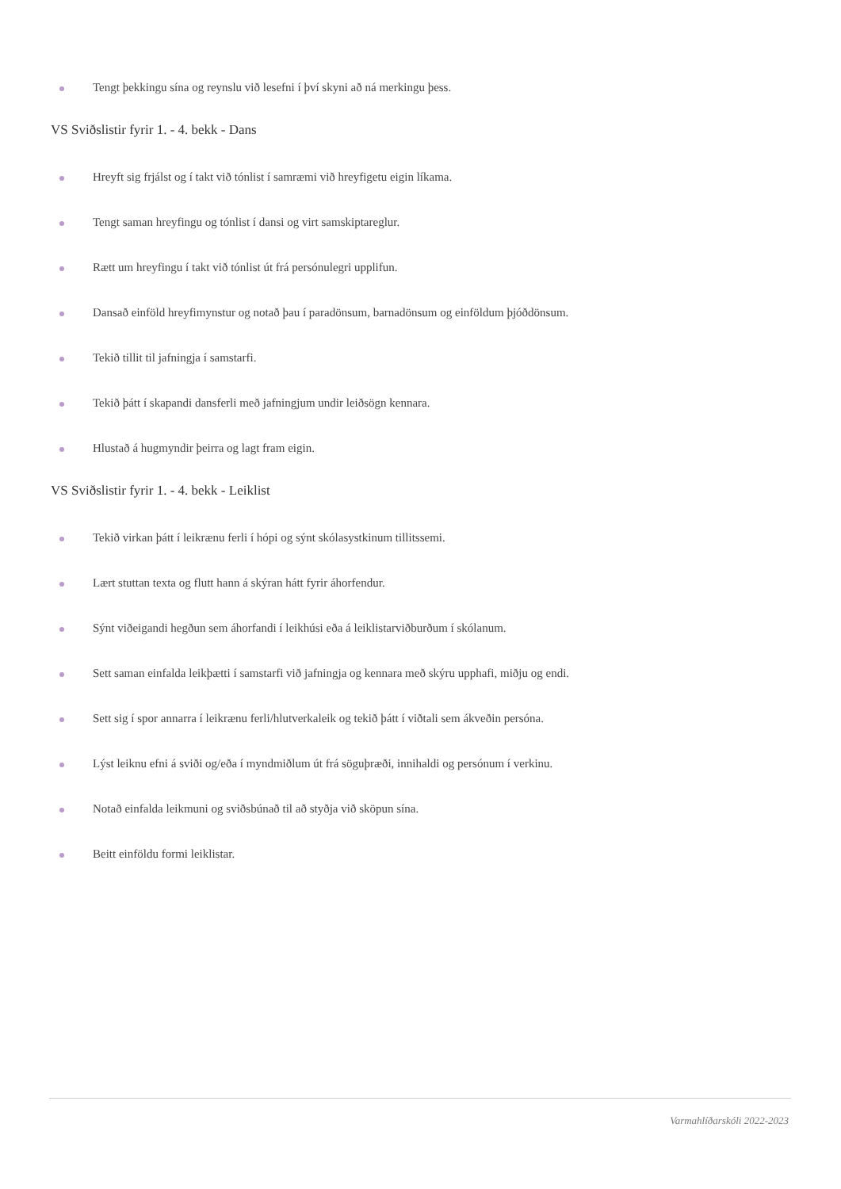Tengt þekkingu sína og reynslu við lesefni í því skyni að ná merkingu þess.
VS Sviðslistir fyrir 1. - 4. bekk - Dans
Hreyft sig frjálst og í takt við tónlist í samræmi við hreyfigetu eigin líkama.
Tengt saman hreyfingu og tónlist í dansi og virt samskiptareglur.
Rætt um hreyfingu í takt við tónlist út frá persónulegri upplifun.
Dansað einföld hreyfimynstur og notað þau í paradönsum, barnadönsum og einföldum þjóðdönsum.
Tekið tillit til jafningja í samstarfi.
Tekið þátt í skapandi dansferli með jafningjum undir leiðsögn kennara.
Hlustað á hugmyndir þeirra og lagt fram eigin.
VS Sviðslistir fyrir 1. - 4. bekk - Leiklist
Tekið virkan þátt í leikrænu ferli í hópi og sýnt skólasystkinum tillitssemi.
Lært stuttan texta og flutt hann á skýran hátt fyrir áhorfendur.
Sýnt viðeigandi hegðun sem áhorfandi í leikhúsi eða á leiklistarviðburðum í skólanum.
Sett saman einfalda leikþætti í samstarfi við jafningja og kennara með skýru upphafi, miðju og endi.
Sett sig í spor annarra í leikrænu ferli/hlutverkaleik og tekið þátt í viðtali sem ákveðin persóna.
Lýst leiknu efni á sviði og/eða í myndmiðlum út frá söguþræði, innihaldi og persónum í verkinu.
Notað einfalda leikmuni og sviðsbúnað til að styðja við sköpun sína.
Beitt einföldu formi leiklistar.
Varmahlíðarskóli 2022-2023